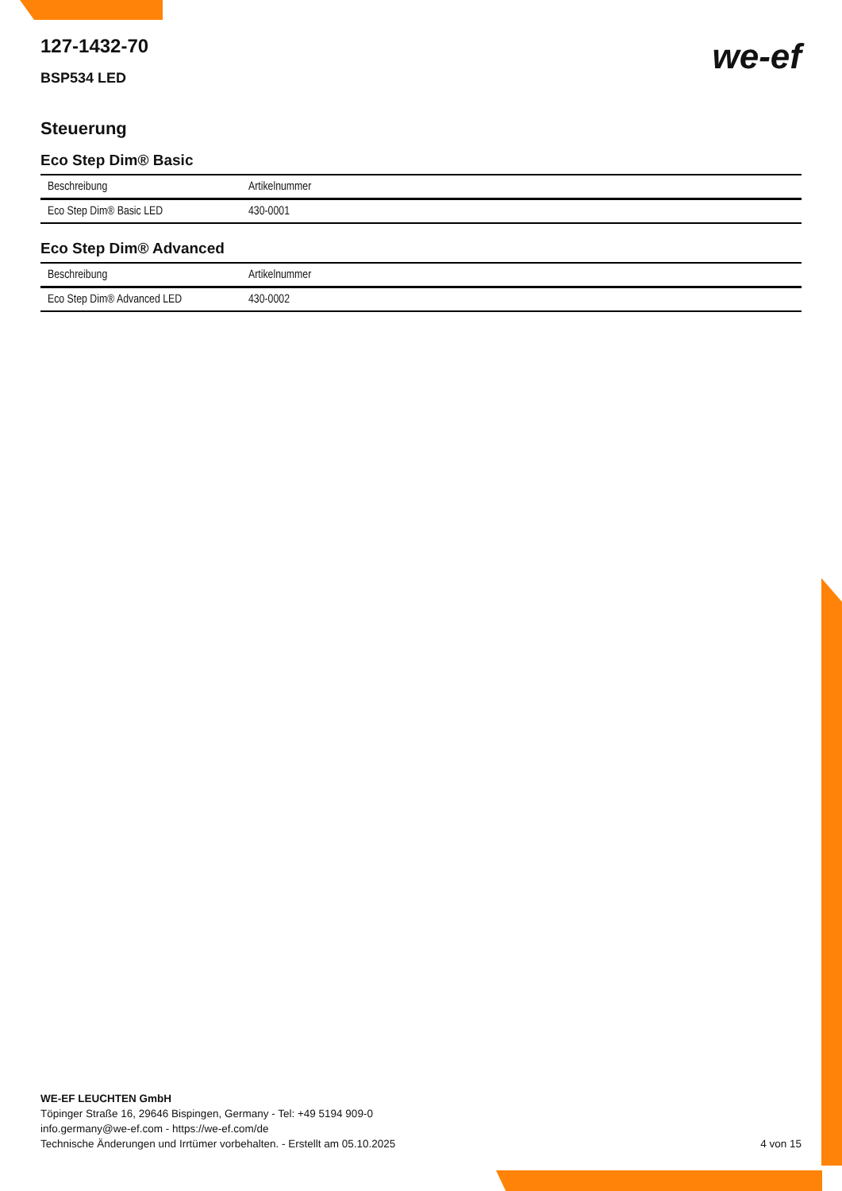127-1432-70
we-ef
BSP534 LED
Steuerung
Eco Step Dim® Basic
| Beschreibung | Artikelnummer |
| --- | --- |
| Eco Step Dim® Basic LED | 430-0001 |
Eco Step Dim® Advanced
| Beschreibung | Artikelnummer |
| --- | --- |
| Eco Step Dim® Advanced LED | 430-0002 |
WE-EF LEUCHTEN GmbH
Töpinger Straße 16, 29646 Bispingen, Germany - Tel: +49 5194 909-0
info.germany@we-ef.com - https://we-ef.com/de
Technische Änderungen und Irrtümer vorbehalten. - Erstellt am 05.10.2025
4 von 15